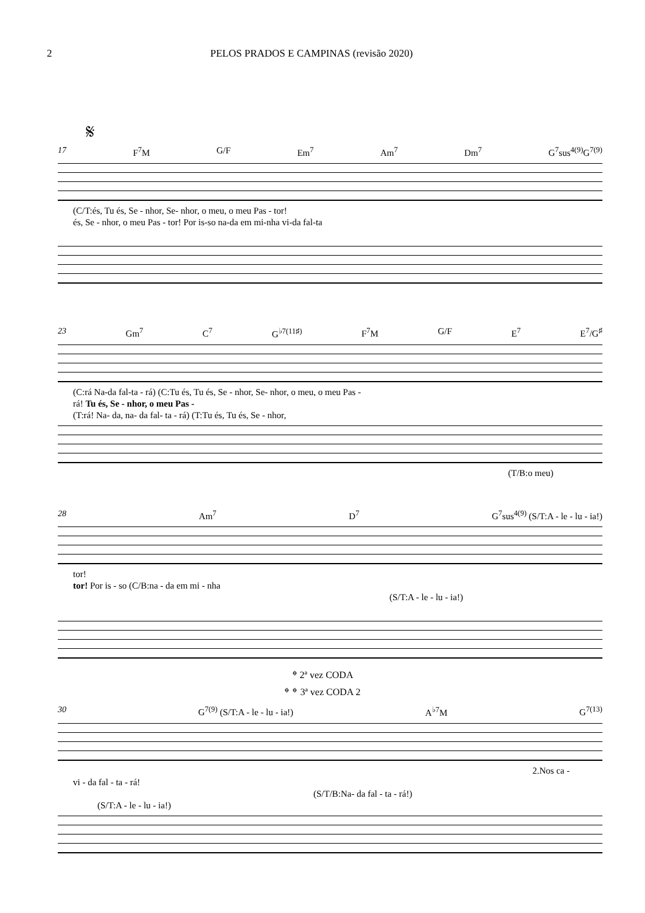2 PELOS PRADOS E CAMPINAS (revisão 2020)
𝄋
17 F<sup>7</sup>M G/F Em<sup>7</sup> Am<sup>7</sup> Dm<sup>7</sup> G<sup>7</sup>sus<sup>4(9)</sup>G<sup>7(9)</sup>
(C/T:és, Tu és, Se - nhor, Se- nhor, o meu, o meu Pas - tor!
és, Se - nhor, o meu Pas - tor! Por is-so na-da em mi-nha vi-da fal-ta
23 Gm<sup>7</sup> C<sup>7</sup> G<sup>♭7(11♯)</sup> F<sup>7</sup>M G/F E<sup>7</sup> E<sup>7</sup>/G<sup>♯</sup>
(C:rá Na-da fal-ta - rá) (C:Tu és, Tu és, Se - nhor, Se- nhor, o meu, o meu Pas -
rá! Tu és, Se - nhor, o meu Pas -
(T:rá! Na- da, na- da fal- ta - rá) (T:Tu és, Tu és, Se - nhor,
(T/B:o meu)
28 Am<sup>7</sup> D<sup>7</sup> G<sup>7</sup>sus<sup>4(9)</sup> (S/T:A - le - lu - ia!)
tor!
tor! Por is - so (C/B:na - da em mi - nha
(S/T:A - le - lu - ia!)
𝄌 2ª vez CODA
𝄌 𝄌 3ª vez CODA 2
30 G<sup>7(9)</sup> (S/T:A - le - lu - ia!) A<sup>♭7</sup>M G<sup>7(13)</sup>
2.Nos ca -
vi - da fal - ta - rá!
(S/T/B:Na- da fal - ta - rá!)
(S/T:A - le - lu - ia!)